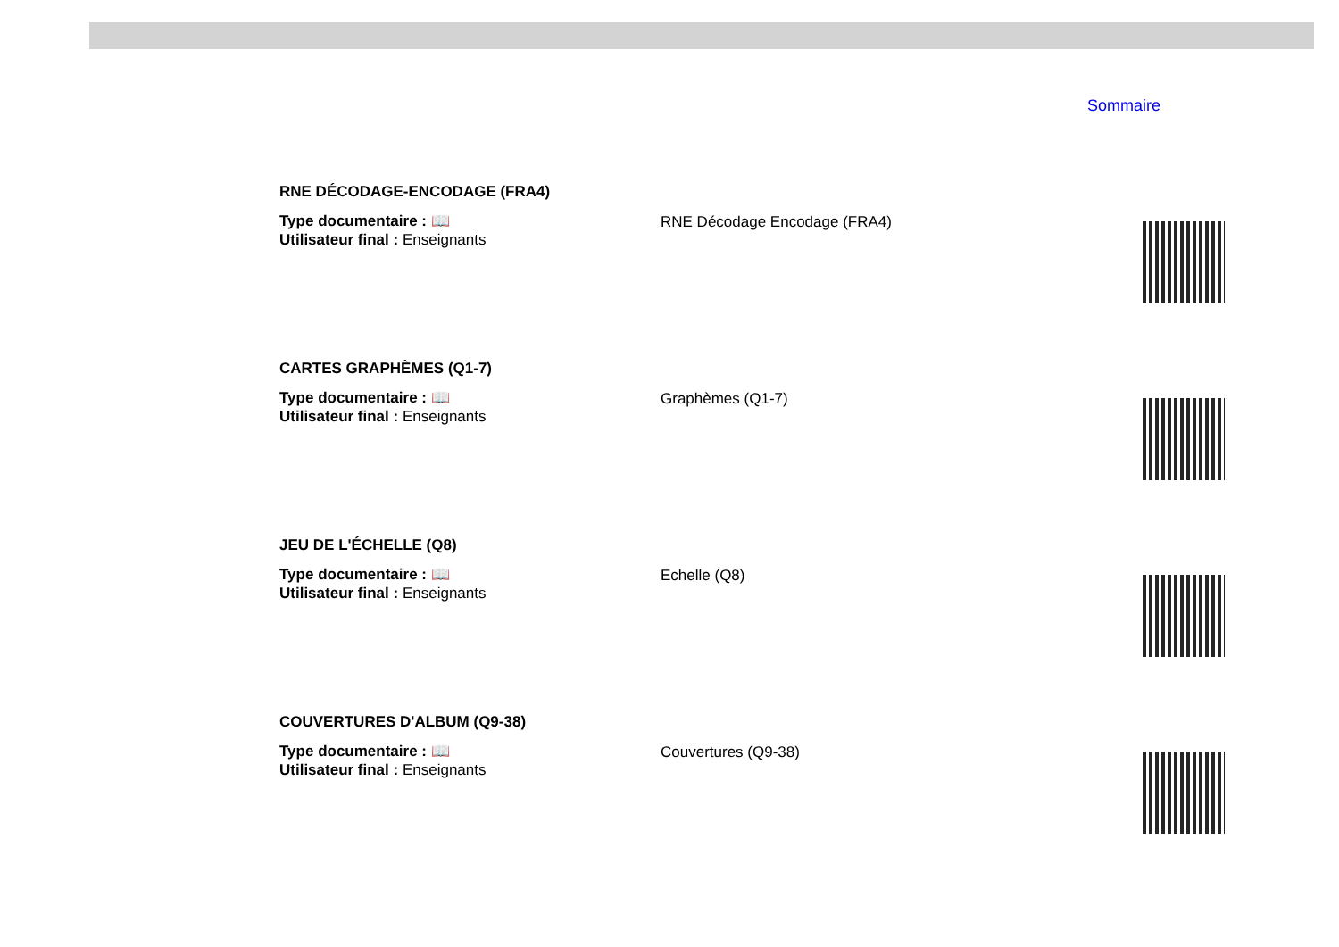Sommaire
RNE DÉCODAGE-ENCODAGE (FRA4)
Type documentaire : 📖
Utilisateur final : Enseignants
RNE Décodage Encodage (FRA4)
CARTES GRAPHÈMES (Q1-7)
Type documentaire : 📖
Utilisateur final : Enseignants
Graphèmes (Q1-7)
JEU DE L'ÉCHELLE (Q8)
Type documentaire : 📖
Utilisateur final : Enseignants
Echelle (Q8)
COUVERTURES D'ALBUM (Q9-38)
Type documentaire : 📖
Utilisateur final : Enseignants
Couvertures (Q9-38)